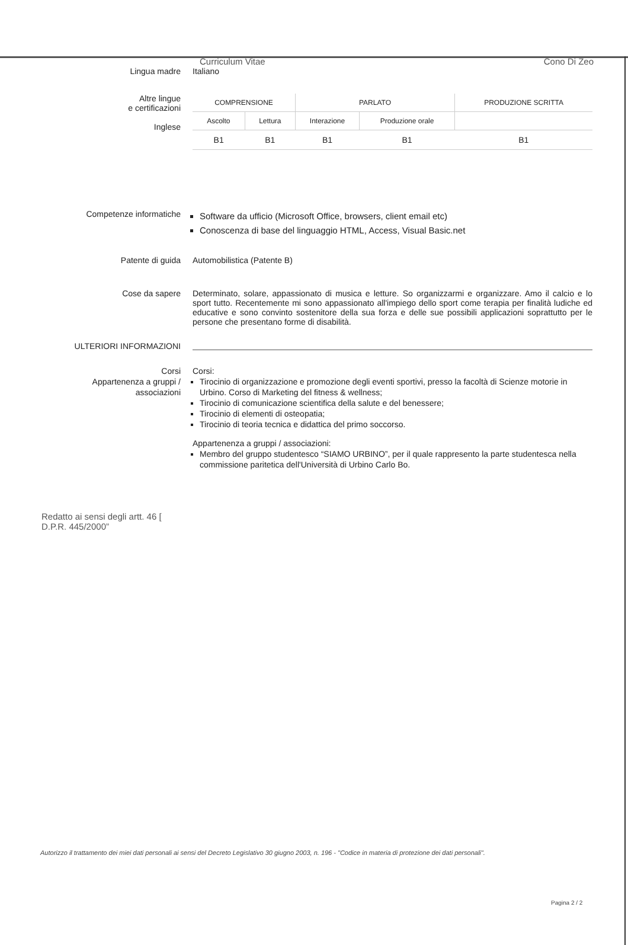Curriculum Vitae Cono Di Zeo
Lingua madre Italiano
Altre lingue
e certificazioni
Inglese
| COMPRENSIONE | | PARLATO | | PRODUZIONE SCRITTA |
| Ascolto | Lettura | Interazione | Produzione orale | |
| B1 | B1 | B1 | B1 | B1 |
Competenze informatiche
Software da ufficio (Microsoft Office, browsers, client email etc)
Conoscenza di base del linguaggio HTML, Access, Visual Basic.net
Patente di guida Automobilistica (Patente B)
Cose da sapere
Determinato, solare, appassionato di musica e letture. So organizzarmi e organizzare. Amo il calcio e lo sport tutto. Recentemente mi sono appassionato all'impiego dello sport come terapia per finalità ludiche ed educative e sono convinto sostenitore della sua forza e delle sue possibili applicazioni soprattutto per le persone che presentano forme di disabilità.
ULTERIORI INFORMAZIONI
Corsi
Appartenenza a gruppi /
associazioni
Corsi:
Tirocinio di organizzazione e promozione degli eventi sportivi, presso la facoltà di Scienze motorie in Urbino. Corso di Marketing del fitness & wellness;
Tirocinio di comunicazione scientifica della salute e del benessere;
Tirocinio di elementi di osteopatia;
Tirocinio di teoria tecnica e didattica del primo soccorso.
Appartenenza a gruppi / associazioni:
Membro del gruppo studentesco “SIAMO URBINO”, per il quale rappresento la parte studentesca nella commissione paritetica dell'Università di Urbino Carlo Bo.
Redatto ai sensi degli artt. 46 [
D.P.R. 445/2000”
Autorizzo il trattamento dei miei dati personali ai sensi del Decreto Legislativo 30 giugno 2003, n. 196 - "Codice in materia di protezione dei dati personali".
Pagina 2 / 2